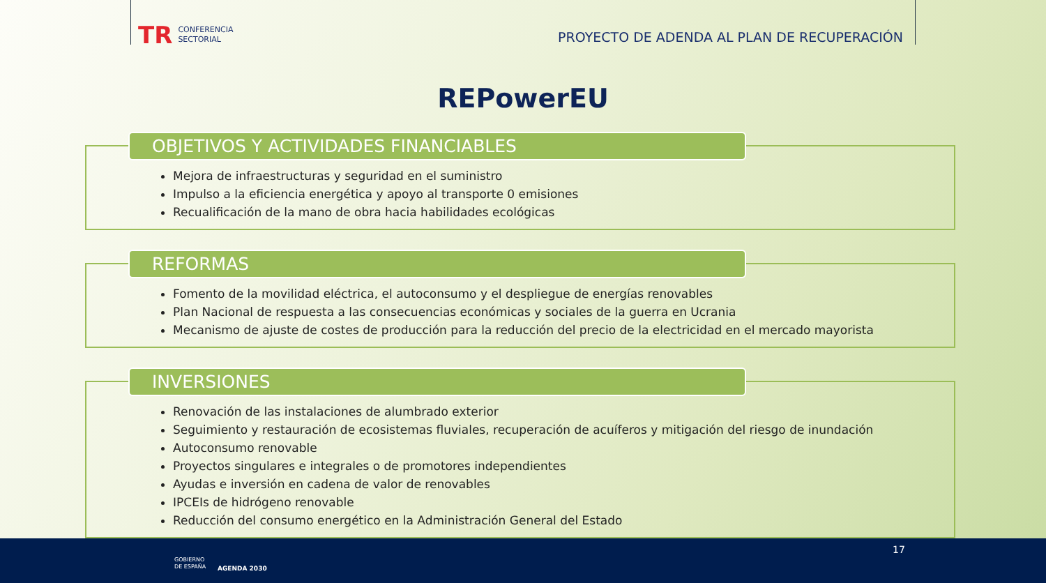TR CONFERENCIA
SECTORIAL
PROYECTO DE ADENDA AL PLAN DE RECUPERACIÓN
REPowerEU
OBJETIVOS Y ACTIVIDADES FINANCIABLES
Mejora de infraestructuras y seguridad en el suministro
Impulso a la eficiencia energética y apoyo al transporte 0 emisiones
Recualificación de la mano de obra hacia habilidades ecológicas
REFORMAS
Fomento de la movilidad eléctrica, el autoconsumo y el despliegue de energías renovables
Plan Nacional de respuesta a las consecuencias económicas y sociales de la guerra en Ucrania
Mecanismo de ajuste de costes de producción para la reducción del precio de la electricidad en el mercado mayorista
INVERSIONES
Renovación de las instalaciones de alumbrado exterior
Seguimiento y restauración de ecosistemas fluviales, recuperación de acuíferos y mitigación del riesgo de inundación
Autoconsumo renovable
Proyectos singulares e integrales o de promotores independientes
Ayudas e inversión en cadena de valor de renovables
IPCEIs de hidrógeno renovable
Reducción del consumo energético en la Administración General del Estado
GOBIERNO
DE ESPAÑA
AGENDA 2030
17